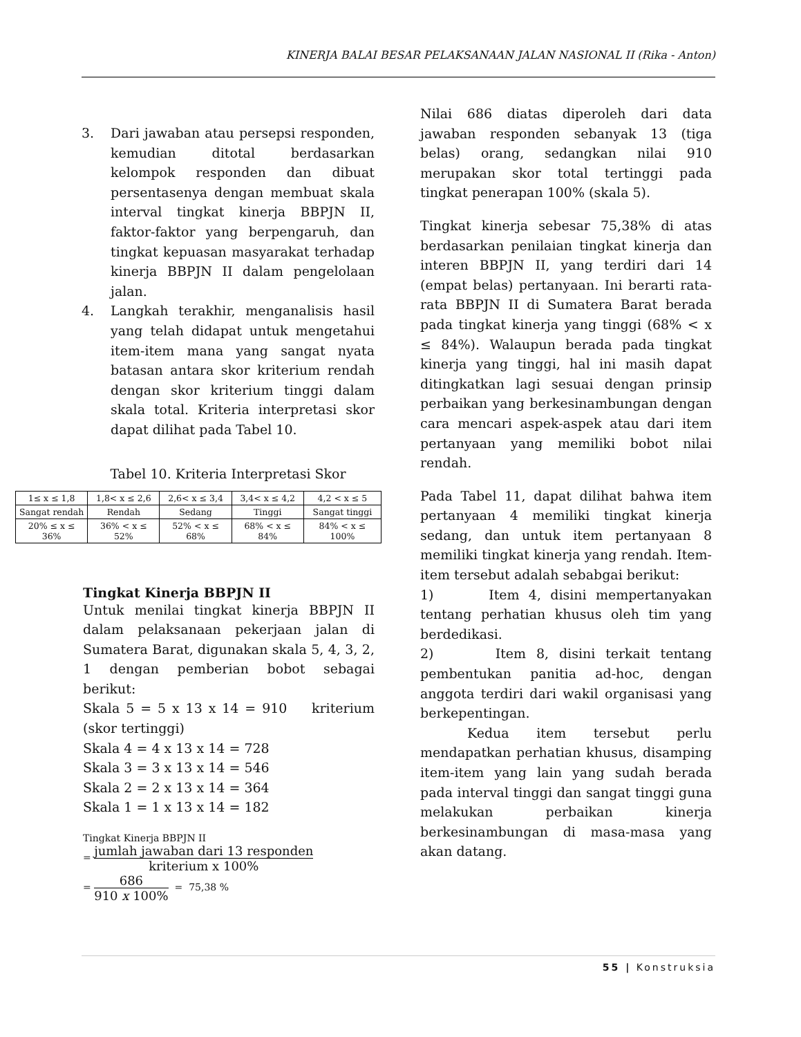KINERJA BALAI BESAR PELAKSANAAN JALAN NASIONAL II (Rika - Anton)
3. Dari jawaban atau persepsi responden, kemudian ditotal berdasarkan kelompok responden dan dibuat persentasenya dengan membuat skala interval tingkat kinerja BBPJN II, faktor-faktor yang berpengaruh, dan tingkat kepuasan masyarakat terhadap kinerja BBPJN II dalam pengelolaan jalan.
4. Langkah terakhir, menganalisis hasil yang telah didapat untuk mengetahui item-item mana yang sangat nyata batasan antara skor kriterium rendah dengan skor kriterium tinggi dalam skala total. Kriteria interpretasi skor dapat dilihat pada Tabel 10.
Tabel 10. Kriteria Interpretasi Skor
| 1≤ x ≤ 1,8 | 1,8< x ≤ 2,6 | 2,6< x ≤ 3,4 | 3,4< x ≤ 4,2 | 4,2 < x ≤ 5 |
| Sangat rendah | Rendah | Sedang | Tinggi | Sangat tinggi |
| 20% ≤ x ≤ 36% | 36% < x ≤ 52% | 52% < x ≤ 68% | 68% < x ≤ 84% | 84% < x ≤ 100% |
Tingkat Kinerja BBPJN II
Untuk menilai tingkat kinerja BBPJN II dalam pelaksanaan pekerjaan jalan di Sumatera Barat, digunakan skala 5, 4, 3, 2, 1 dengan pemberian bobot sebagai berikut:
Skala 5 = 5 x 13 x 14 = 910 kriterium (skor tertinggi)
Skala 4 = 4 x 13 x 14 = 728
Skala 3 = 3 x 13 x 14 = 546
Skala 2 = 2 x 13 x 14 = 364
Skala 1 = 1 x 13 x 14 = 182
Tingkat Kinerja BBPJN II
=
jumlah jawaban dari 13 responden
kriterium x 100%
=
686
910 x 100%
= 75,38 %
Nilai 686 diatas diperoleh dari data jawaban responden sebanyak 13 (tiga belas) orang, sedangkan nilai 910 merupakan skor total tertinggi pada tingkat penerapan 100% (skala 5).
Tingkat kinerja sebesar 75,38% di atas berdasarkan penilaian tingkat kinerja dan interen BBPJN II, yang terdiri dari 14 (empat belas) pertanyaan. Ini berarti rata-rata BBPJN II di Sumatera Barat berada pada tingkat kinerja yang tinggi (68% < x ≤ 84%). Walaupun berada pada tingkat kinerja yang tinggi, hal ini masih dapat ditingkatkan lagi sesuai dengan prinsip perbaikan yang berkesinambungan dengan cara mencari aspek-aspek atau dari item pertanyaan yang memiliki bobot nilai rendah.
Pada Tabel 11, dapat dilihat bahwa item pertanyaan 4 memiliki tingkat kinerja sedang, dan untuk item pertanyaan 8 memiliki tingkat kinerja yang rendah. Item-item tersebut adalah sebabgai berikut:
1) Item 4, disini mempertanyakan tentang perhatian khusus oleh tim yang berdedikasi.
2) Item 8, disini terkait tentang pembentukan panitia ad-hoc, dengan anggota terdiri dari wakil organisasi yang berkepentingan.
Kedua item tersebut perlu mendapatkan perhatian khusus, disamping item-item yang lain yang sudah berada pada interval tinggi dan sangat tinggi guna melakukan perbaikan kinerja berkesinambungan di masa-masa yang akan datang.
55 | Konstruksia